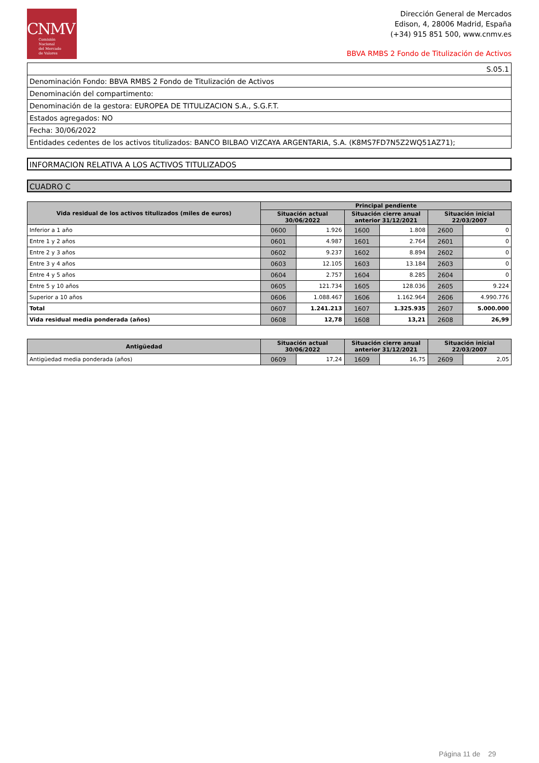CNMV
Comisión
Nacional
del Mercado
de Valores
Dirección General de Mercados
Edison, 4, 28006 Madrid, España
(+34) 915 851 500, www.cnmv.es
BBVA RMBS 2 Fondo de Titulización de Activos
| S.05.1 |
| Denominación Fondo: BBVA RMBS 2 Fondo de Titulización de Activos |
| Denominación del compartimento: |
| Denominación de la gestora: EUROPEA DE TITULIZACION S.A., S.G.F.T. |
| Estados agregados: NO |
| Fecha: 30/06/2022 |
| Entidades cedentes de los activos titulizados: BANCO BILBAO VIZCAYA ARGENTARIA, S.A. (K8MS7FD7N5Z2WQ51AZ71); |
INFORMACION RELATIVA A LOS ACTIVOS TITULIZADOS
CUADRO C
| Vida residual de los activos titulizados (miles de euros) | Principal pendiente | | | | | |
| --- | --- | --- | --- | --- | --- | --- |
| | Situación actual 30/06/2022 | | Situación cierre anual anterior 31/12/2021 | | Situación inicial 22/03/2007 | |
| Inferior a 1 año | 0600 | 1.926 | 1600 | 1.808 | 2600 | 0 |
| Entre 1 y 2 años | 0601 | 4.987 | 1601 | 2.764 | 2601 | 0 |
| Entre 2 y 3 años | 0602 | 9.237 | 1602 | 8.894 | 2602 | 0 |
| Entre 3 y 4 años | 0603 | 12.105 | 1603 | 13.184 | 2603 | 0 |
| Entre 4 y 5 años | 0604 | 2.757 | 1604 | 8.285 | 2604 | 0 |
| Entre 5 y 10 años | 0605 | 121.734 | 1605 | 128.036 | 2605 | 9.224 |
| Superior a 10 años | 0606 | 1.088.467 | 1606 | 1.162.964 | 2606 | 4.990.776 |
| Total | 0607 | 1.241.213 | 1607 | 1.325.935 | 2607 | 5.000.000 |
| Vida residual media ponderada (años) | 0608 | 12,78 | 1608 | 13,21 | 2608 | 26,99 |
| Antigüedad | Situación actual 30/06/2022 | | Situación cierre anual anterior 31/12/2021 | | Situación inicial 22/03/2007 | |
| --- | --- | --- | --- | --- | --- | --- |
| Antigüedad media ponderada (años) | 0609 | 17,24 | 1609 | 16,75 | 2609 | 2,05 |
Página 11 de 29